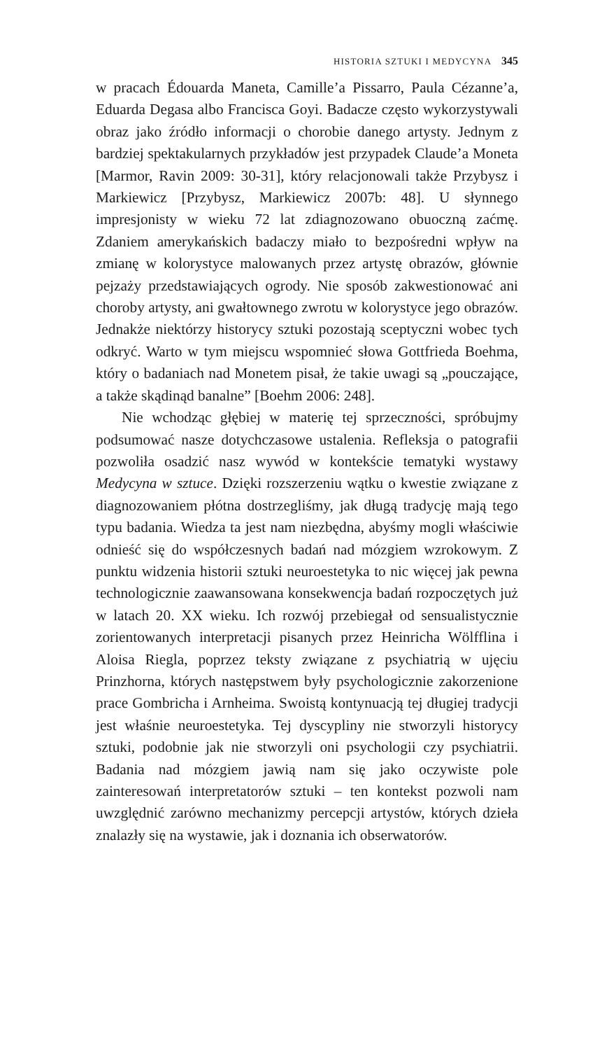HISTORIA SZTUKI I MEDYCYNA 345
w pracach Édouarda Maneta, Camille’a Pissarro, Paula Cézanne’a, Eduarda Degasa albo Francisca Goyi. Badacze często wykorzystywali obraz jako źródło informacji o chorobie danego artysty. Jednym z bardziej spektakularnych przykładów jest przypadek Claude’a Moneta [Marmor, Ravin 2009: 30-31], który relacjonowali także Przybysz i Markiewicz [Przybysz, Markiewicz 2007b: 48]. U słynnego impresjonisty w wieku 72 lat zdiagnozowano obuoczną zaćmę. Zdaniem amerykańskich badaczy miało to bezpośredni wpływ na zmianę w kolorystyce malowanych przez artystę obrazów, głównie pejzaży przedstawiających ogrody. Nie sposób zakwestionować ani choroby artysty, ani gwałtownego zwrotu w kolorystyce jego obrazów. Jednakże niektórzy historycy sztuki pozostają sceptyczni wobec tych odkryć. Warto w tym miejscu wspomnieć słowa Gottfrieda Boehma, który o badaniach nad Monetem pisał, że takie uwagi są „pouczające, a także skądinąd banalne” [Boehm 2006: 248].
Nie wchodząc głębiej w materię tej sprzeczności, spróbujmy podsumować nasze dotychczasowe ustalenia. Refleksja o patografii pozwoliła osadzić nasz wywód w kontekście tematyki wystawy Medycyna w sztuce. Dzięki rozszerzeniu wątku o kwestie związane z diagnozowaniem płótna dostrzegliśmy, jak długą tradycję mają tego typu badania. Wiedza ta jest nam niezbędna, abyśmy mogli właściwie odnieść się do współczesnych badań nad mózgiem wzrokowym. Z punktu widzenia historii sztuki neuroestetyka to nic więcej jak pewna technologicznie zaawansowana konsekwencja badań rozpoczętych już w latach 20. XX wieku. Ich rozwój przebiegał od sensualistycznie zorientowanych interpretacji pisanych przez Heinricha Wölfflina i Aloisa Riegla, poprzez teksty związane z psychiatrią w ujęciu Prinzhorna, których następstwem były psychologicznie zakorzenione prace Gombricha i Arnheima. Swoistą kontynuacją tej długiej tradycji jest właśnie neuroestetyka. Tej dyscypliny nie stworzyli historycy sztuki, podobnie jak nie stworzyli oni psychologii czy psychiatrii. Badania nad mózgiem jawią nam się jako oczywiste pole zainteresowań interpretatorów sztuki – ten kontekst pozwoli nam uwzględnić zarówno mechanizmy percepcji artystów, których dzieła znalazły się na wystawie, jak i doznania ich obserwatorów.